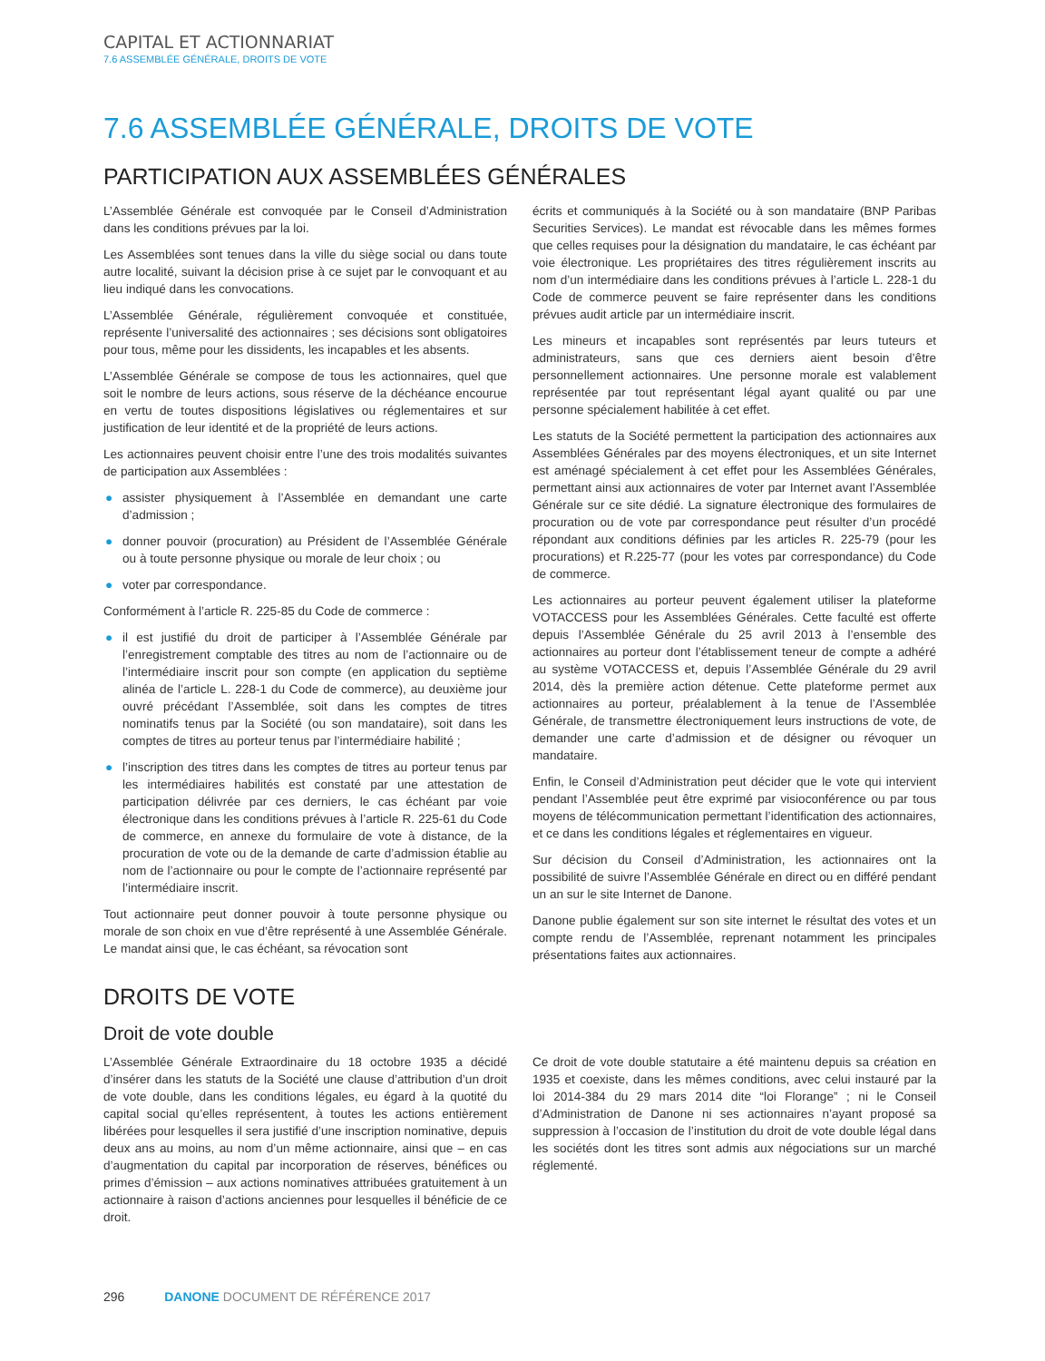CAPITAL ET ACTIONNARIAT
7.6 ASSEMBLÉE GÉNÉRALE, DROITS DE VOTE
7.6 ASSEMBLÉE GÉNÉRALE, DROITS DE VOTE
PARTICIPATION AUX ASSEMBLÉES GÉNÉRALES
L’Assemblée Générale est convoquée par le Conseil d’Administration dans les conditions prévues par la loi.
Les Assemblées sont tenues dans la ville du siège social ou dans toute autre localité, suivant la décision prise à ce sujet par le convoquant et au lieu indiqué dans les convocations.
L’Assemblée Générale, régulièrement convoquée et constituée, représente l’universalité des actionnaires ; ses décisions sont obligatoires pour tous, même pour les dissidents, les incapables et les absents.
L’Assemblée Générale se compose de tous les actionnaires, quel que soit le nombre de leurs actions, sous réserve de la déchéance encourue en vertu de toutes dispositions législatives ou réglementaires et sur justification de leur identité et de la propriété de leurs actions.
Les actionnaires peuvent choisir entre l’une des trois modalités suivantes de participation aux Assemblées :
● assister physiquement à l’Assemblée en demandant une carte d’admission ;
● donner pouvoir (procuration) au Président de l’Assemblée Générale ou à toute personne physique ou morale de leur choix ; ou
● voter par correspondance.
Conformément à l’article R. 225-85 du Code de commerce :
● il est justifié du droit de participer à l’Assemblée Générale par l’enregistrement comptable des titres au nom de l’actionnaire ou de l’intermédiaire inscrit pour son compte (en application du septième alinéa de l’article L. 228-1 du Code de commerce), au deuxième jour ouvré précédant l’Assemblée, soit dans les comptes de titres nominatifs tenus par la Société (ou son mandataire), soit dans les comptes de titres au porteur tenus par l’intermédiaire habilité ;
● l’inscription des titres dans les comptes de titres au porteur tenus par les intermédiaires habilités est constaté par une attestation de participation délivrée par ces derniers, le cas échéant par voie électronique dans les conditions prévues à l’article R. 225-61 du Code de commerce, en annexe du formulaire de vote à distance, de la procuration de vote ou de la demande de carte d’admission établie au nom de l’actionnaire ou pour le compte de l’actionnaire représenté par l’intermédiaire inscrit.
Tout actionnaire peut donner pouvoir à toute personne physique ou morale de son choix en vue d’être représenté à une Assemblée Générale. Le mandat ainsi que, le cas échéant, sa révocation sont
écrits et communiqués à la Société ou à son mandataire (BNP Paribas Securities Services). Le mandat est révocable dans les mêmes formes que celles requises pour la désignation du mandataire, le cas échéant par voie électronique. Les propriétaires des titres régulièrement inscrits au nom d’un intermédiaire dans les conditions prévues à l’article L. 228-1 du Code de commerce peuvent se faire représenter dans les conditions prévues audit article par un intermédiaire inscrit.
Les mineurs et incapables sont représentés par leurs tuteurs et administrateurs, sans que ces derniers aient besoin d’être personnellement actionnaires. Une personne morale est valablement représentée par tout représentant légal ayant qualité ou par une personne spécialement habilitée à cet effet.
Les statuts de la Société permettent la participation des actionnaires aux Assemblées Générales par des moyens électroniques, et un site Internet est aménagé spécialement à cet effet pour les Assemblées Générales, permettant ainsi aux actionnaires de voter par Internet avant l’Assemblée Générale sur ce site dédié. La signature électronique des formulaires de procuration ou de vote par correspondance peut résulter d’un procédé répondant aux conditions définies par les articles R. 225-79 (pour les procurations) et R.225-77 (pour les votes par correspondance) du Code de commerce.
Les actionnaires au porteur peuvent également utiliser la plateforme VOTACCESS pour les Assemblées Générales. Cette faculté est offerte depuis l’Assemblée Générale du 25 avril 2013 à l’ensemble des actionnaires au porteur dont l’établissement teneur de compte a adhéré au système VOTACCESS et, depuis l’Assemblée Générale du 29 avril 2014, dès la première action détenue. Cette plateforme permet aux actionnaires au porteur, préalablement à la tenue de l’Assemblée Générale, de transmettre électroniquement leurs instructions de vote, de demander une carte d’admission et de désigner ou révoquer un mandataire.
Enfin, le Conseil d’Administration peut décider que le vote qui intervient pendant l’Assemblée peut être exprimé par visioconférence ou par tous moyens de télécommunication permettant l’identification des actionnaires, et ce dans les conditions légales et réglementaires en vigueur.
Sur décision du Conseil d’Administration, les actionnaires ont la possibilité de suivre l’Assemblée Générale en direct ou en différé pendant un an sur le site Internet de Danone.
Danone publie également sur son site internet le résultat des votes et un compte rendu de l’Assemblée, reprenant notamment les principales présentations faites aux actionnaires.
DROITS DE VOTE
Droit de vote double
L’Assemblée Générale Extraordinaire du 18 octobre 1935 a décidé d’insérer dans les statuts de la Société une clause d’attribution d’un droit de vote double, dans les conditions légales, eu égard à la quotité du capital social qu’elles représentent, à toutes les actions entièrement libérées pour lesquelles il sera justifié d’une inscription nominative, depuis deux ans au moins, au nom d’un même actionnaire, ainsi que – en cas d’augmentation du capital par incorporation de réserves, bénéfices ou primes d’émission – aux actions nominatives attribuées gratuitement à un actionnaire à raison d’actions anciennes pour lesquelles il bénéficie de ce droit.
Ce droit de vote double statutaire a été maintenu depuis sa création en 1935 et coexiste, dans les mêmes conditions, avec celui instauré par la loi 2014-384 du 29 mars 2014 dite “loi Florange” ; ni le Conseil d’Administration de Danone ni ses actionnaires n’ayant proposé sa suppression à l’occasion de l’institution du droit de vote double légal dans les sociétés dont les titres sont admis aux négociations sur un marché réglementé.
296 DANONE DOCUMENT DE RÉFÉRENCE 2017